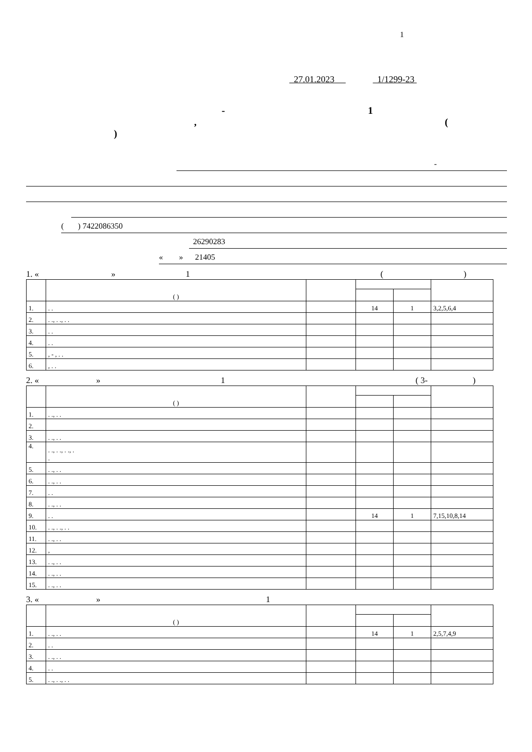1
27.01.2023 1/1299-23
- 1
, (
)
-
( ) 7422086350
26290283
« » 21405
1. « » 1 ()
| | ( ) | | | | |
| 1. | . . | | 14 | 1 | 3,2,5,6,4 |
| 2. | . ., . ., . . | | | | |
| 3. | . . | | | | |
| 4. | . . | | | | |
| 5. | , - , . . | | | | |
| 6. | , . . | | | | |
2. « » 1 ( 3-)
| | ( ) | | | | |
| 1. | . ., . . | | | | |
| 2. | | | | | |
| 3. | . ., . . | | | | |
| 4. | . ., . ., . ., . . | | | | |
| 5. | . ., . . | | | | |
| 6. | . ., . . | | | | |
| 7. | . . | | | | |
| 8. | . ., . . | | | | |
| 9. | . . | | 14 | 1 | 7,15,10,8,14 |
| 10. | . ., . ., . . | | | | |
| 11. | . ., . . | | | | |
| 12. | , | | | | |
| 13. | . ., . . | | | | |
| 14. | . ., . . | | | | |
| 15. | . ., . . | | | | |
3. « » 1
| | ( ) | | | | |
| 1. | . ., . . | | 14 | 1 | 2,5,7,4,9 |
| 2. | . . | | | | |
| 3. | . ., . . | | | | |
| 4. | . . | | | | |
| 5. | . ., . ., . . | | | | |